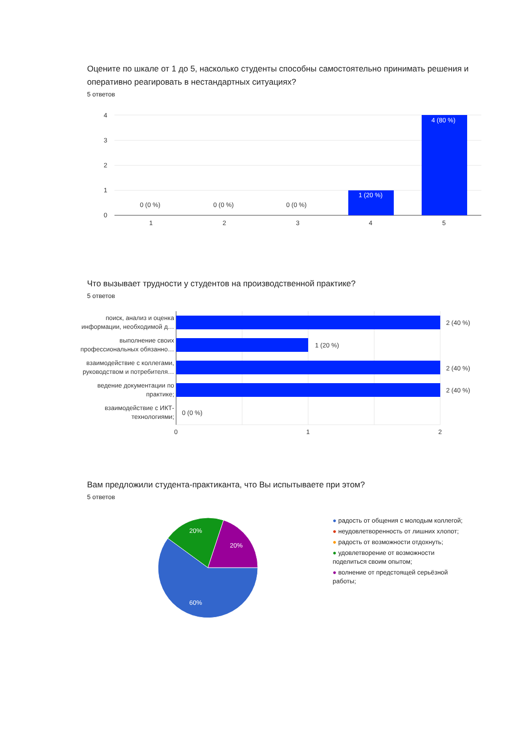Оцените по шкале от 1 до 5, насколько студенты способны самостоятельно принимать решения и оперативно реагировать в нестандартных ситуациях?
5 ответов
4
3
2
1
0
0 (0 %)
0 (0 %)
0 (0 %)
1 (20 %)
4 (80 %)
1
2
3
4
5
Что вызывает трудности у студентов на производственной практике?
5 ответов
поиск, анализ и оценка
информации, необходимой д…
выполнение своих
профессиональных обязанно…
взаимодействие с коллегами,
руководством и потребителя…
ведение документации по
практике;
взаимодействие с ИКТ-
технологиями;
2 (40 %)
1 (20 %)
2 (40 %)
2 (40 %)
0 (0 %)
0
1
2
Вам предложили студента-практиканта, что Вы испытываете при этом?
5 ответов
20%
20%
60%
● радость от общения с молодым коллегой;
● неудовлетворенность от лишних хлопот;
● радость от возможности отдохнуть;
● удовлетворение от возможности поделиться своим опытом;
● волнение от предстоящей серьёзной работы;